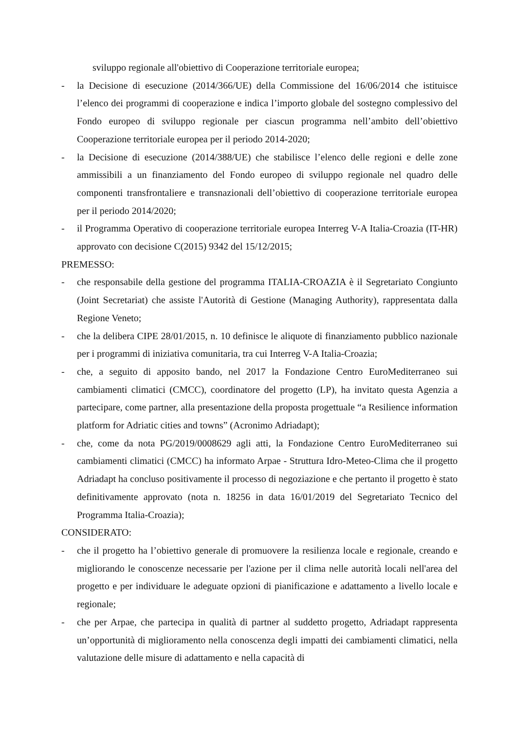sviluppo regionale all'obiettivo di Cooperazione territoriale europea;
- la Decisione di esecuzione (2014/366/UE) della Commissione del 16/06/2014 che istituisce l’elenco dei programmi di cooperazione e indica l’importo globale del sostegno complessivo del Fondo europeo di sviluppo regionale per ciascun programma nell’ambito dell’obiettivo Cooperazione territoriale europea per il periodo 2014-2020;
- la Decisione di esecuzione (2014/388/UE) che stabilisce l’elenco delle regioni e delle zone ammissibili a un finanziamento del Fondo europeo di sviluppo regionale nel quadro delle componenti transfrontaliere e transnazionali dell’obiettivo di cooperazione territoriale europea per il periodo 2014/2020;
- il Programma Operativo di cooperazione territoriale europea Interreg V-A Italia-Croazia (IT-HR) approvato con decisione C(2015) 9342 del 15/12/2015;
PREMESSO:
- che responsabile della gestione del programma ITALIA-CROAZIA è il Segretariato Congiunto (Joint Secretariat) che assiste l'Autorità di Gestione (Managing Authority), rappresentata dalla Regione Veneto;
- che la delibera CIPE 28/01/2015, n. 10 definisce le aliquote di finanziamento pubblico nazionale per i programmi di iniziativa comunitaria, tra cui Interreg V-A Italia-Croazia;
- che, a seguito di apposito bando, nel 2017 la Fondazione Centro EuroMediterraneo sui cambiamenti climatici (CMCC), coordinatore del progetto (LP), ha invitato questa Agenzia a partecipare, come partner, alla presentazione della proposta progettuale “a Resilience information platform for Adriatic cities and towns” (Acronimo Adriadapt);
- che, come da nota PG/2019/0008629 agli atti, la Fondazione Centro EuroMediterraneo sui cambiamenti climatici (CMCC) ha informato Arpae - Struttura Idro-Meteo-Clima che il progetto Adriadapt ha concluso positivamente il processo di negoziazione e che pertanto il progetto è stato definitivamente approvato (nota n. 18256 in data 16/01/2019 del Segretariato Tecnico del Programma Italia-Croazia);
CONSIDERATO:
- che il progetto ha l’obiettivo generale di promuovere la resilienza locale e regionale, creando e migliorando le conoscenze necessarie per l'azione per il clima nelle autorità locali nell'area del progetto e per individuare le adeguate opzioni di pianificazione e adattamento a livello locale e regionale;
- che per Arpae, che partecipa in qualità di partner al suddetto progetto, Adriadapt rappresenta un’opportunità di miglioramento nella conoscenza degli impatti dei cambiamenti climatici, nella valutazione delle misure di adattamento e nella capacità di